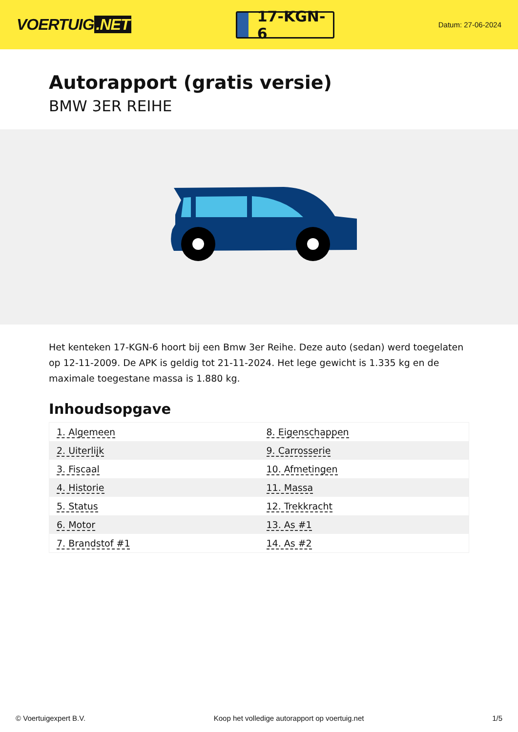VOERTUIG.NET
17-KGN-6
Datum: 27-06-2024
Autorapport (gratis versie)
BMW 3ER REIHE
Het kenteken 17-KGN-6 hoort bij een Bmw 3er Reihe. Deze auto (sedan) werd toegelaten op 12-11-2009. De APK is geldig tot 21-11-2024. Het lege gewicht is 1.335 kg en de maximale toegestane massa is 1.880 kg.
Inhoudsopgave
| 1. Algemeen | 8. Eigenschappen |
| 2. Uiterlijk | 9. Carrosserie |
| 3. Fiscaal | 10. Afmetingen |
| 4. Historie | 11. Massa |
| 5. Status | 12. Trekkracht |
| 6. Motor | 13. As #1 |
| 7. Brandstof #1 | 14. As #2 |
© Voertuigexpert B.V. Koop het volledige autorapport op voertuig.net 1/5